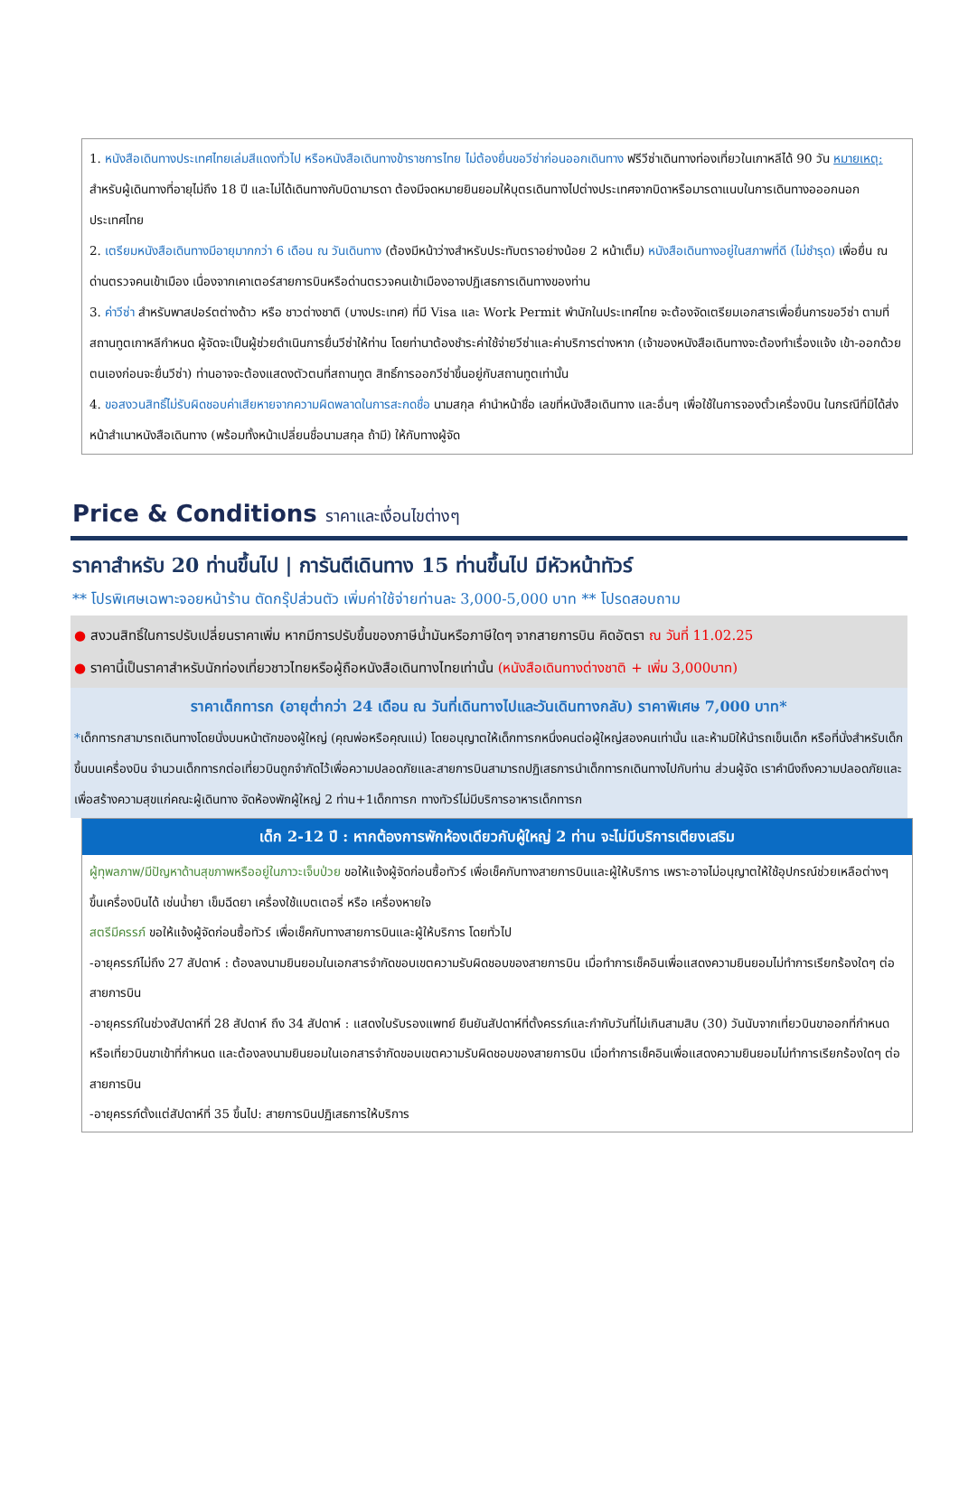1. หนังสือเดินทางประเทศไทยเล่มสีแดงทั่วไป หรือหนังสือเดินทางข้าราชการไทย ไม่ต้องยื่นขอวีซ่าก่อนออกเดินทาง ฟรีวีซ่าเดินทางท่องเที่ยวในเกาหลีได้ 90 วัน หมายเหตุ: สำหรับผู้เดินทางที่อายุไม่ถึง 18 ปี และไม่ได้เดินทางกับบิดามารดา ต้องมีจดหมายยินยอมให้บุตรเดินทางไปต่างประเทศจากบิดาหรือมารดาแนบในการเดินทางอออกนอกประเทศไทย
2. เตรียมหนังสือเดินทางมีอายุมากกว่า 6 เดือน ณ วันเดินทาง (ต้องมีหน้าว่างสำหรับประทับตราอย่างน้อย 2 หน้าเต็ม) หนังสือเดินทางอยู่ในสภาพที่ดี (ไม่ชำรุด) เพื่อยื่น ณ ด่านตรวจคนเข้าเมือง เนื่องจากเคาเตอร์สายการบินหรือด่านตรวจคนเข้าเมืองอาจปฏิเสธการเดินทางของท่าน
3. ค่าวีซ่า สำหรับพาสปอร์ตต่างด้าว หรือ ชาวต่างชาติ (บางประเทศ) ที่มี Visa และ Work Permit พำนักในประเทศไทย จะต้องจัดเตรียมเอกสารเพื่อยื่นการขอวีซ่า ตามที่สถานทูตเกาหลีกำหนด ผู้จัดจะเป็นผู้ช่วยดำเนินการยื่นวีซ่าให้ท่าน โดยท่านาต้องชำระค่าใช้จ่ายวีซ่าและค่าบริการต่างหาก (เจ้าของหนังสือเดินทางจะต้องทำเรื่องแจ้ง เข้า-ออกด้วยตนเองก่อนจะยื่นวีซ่า) ท่านอาจจะต้องแสดงตัวตนที่สถานทูต สิทธิ์การออกวีซ่าขึ้นอยู่กับสถานทูตเท่านั้น
4. ขอสงวนสิทธิ์ไม่รับผิดชอบค่าเสียหายจากความผิดพลาดในการสะกดชื่อ นามสกุล คำนำหน้าชื่อ เลขที่หนังสือเดินทาง และอื่นๆ เพื่อใช้ในการจองตั๋วเครื่องบิน ในกรณีที่มิได้ส่งหน้าสำเนาหนังสือเดินทาง (พร้อมทั้งหน้าเปลี่ยนชื่อนามสกุล ถ้ามี) ให้กับทางผู้จัด
Price & Conditions ราคาและเงื่อนไขต่างๆ
ราคาสำหรับ 20 ท่านขึ้นไป | การันตีเดินทาง 15 ท่านขึ้นไป มีหัวหน้าทัวร์
** โปรพิเศษเฉพาะจอยหน้าร้าน ตัดกรุ๊ปส่วนตัว เพิ่มค่าใช้จ่ายท่านละ 3,000-5,000 บาท ** โปรดสอบถาม
● สงวนสิทธิ์ในการปรับเปลี่ยนราคาเพิ่ม หากมีการปรับขึ้นของภาษีน้ำมันหรือภาษีใดๆ จากสายการบิน คิดอัตรา ณ วันที่ 11.02.25
● ราคานี้เป็นราคาสำหรับนักท่องเที่ยวชาวไทยหรือผู้ถือหนังสือเดินทางไทยเท่านั้น (หนังสือเดินทางต่างชาติ + เพิ่ม 3,000บาท)
ราคาเด็กทารก (อายุต่ำกว่า 24 เดือน ณ วันที่เดินทางไปและวันเดินทางกลับ) ราคาพิเศษ 7,000 บาท*
*เด็กทารกสามารถเดินทางโดยนั่งบนหน้าตักของผู้ใหญ่ (คุณพ่อหรือคุณแม่) โดยอนุญาตให้เด็กทารกหนึ่งคนต่อผู้ใหญ่สองคนเท่านั้น และห้ามมิให้นำรถเข็นเด็ก หรือที่นั่งสำหรับเด็กขึ้นบนเครื่องบิน จำนวนเด็กทารกต่อเที่ยวบินถูกจำกัดไว้เพื่อความปลอดภัยและสายการบินสามารถปฏิเสธการนำเด็กทารกเดินทางไปกับท่าน ส่วนผู้จัด เราคำนึงถึงความปลอดภัยและเพื่อสร้างความสุขแก่คณะผู้เดินทาง จัดห้องพักผู้ใหญ่ 2 ท่าน+1เด็กทารก ทางทัวร์ไม่มีบริการอาหารเด็กทารก
เด็ก 2-12 ปี : หากต้องการพักห้องเดียวกับผู้ใหญ่ 2 ท่าน จะไม่มีบริการเตียงเสริม
ผู้ทุพลภาพ/มีปัญหาด้านสุขภาพหรืออยู่ในภาวะเจ็บป่วย ขอให้แจ้งผู้จัดก่อนซื้อทัวร์ เพื่อเช็คกับทางสายการบินและผู้ให้บริการ เพราะอาจไม่อนุญาตให้ใช้อุปกรณ์ช่วยเหลือต่างๆ ขึ้นเครื่องบินได้ เช่นน้ำยา เข็มฉีดยา เครื่องใช้แบตเตอรี่ หรือ เครื่องหายใจ
สตรีมีครรภ์ ขอให้แจ้งผู้จัดก่อนซื้อทัวร์ เพื่อเช็คกับทางสายการบินและผู้ให้บริการ โดยทั่วไป
-อายุครรภ์ไม่ถึง 27 สัปดาห์ : ต้องลงนามยินยอมในเอกสารจำกัดขอบเขตความรับผิดชอบของสายการบิน เมื่อทำการเช็คอินเพื่อแสดงความยินยอมไม่ทำการเรียกร้องใดๆ ต่อสายการบิน
-อายุครรภ์ในช่วงสัปดาห์ที่ 28 สัปดาห์ ถึง 34 สัปดาห์ : แสดงใบรับรองแพทย์ ยืนยันสัปดาห์ที่ตั้งครรภ์และกำกับวันที่ไม่เกินสามสิบ (30) วันนับจากเที่ยวบินขาออกที่กำหนดหรือเที่ยวบินขาเข้าที่กำหนด และต้องลงนามยินยอมในเอกสารจำกัดขอบเขตความรับผิดชอบของสายการบิน เมื่อทำการเช็คอินเพื่อแสดงความยินยอมไม่ทำการเรียกร้องใดๆ ต่อสายการบิน
-อายุครรภ์ตั้งแต่สัปดาห์ที่ 35 ขึ้นไป: สายการบินปฏิเสธการให้บริการ